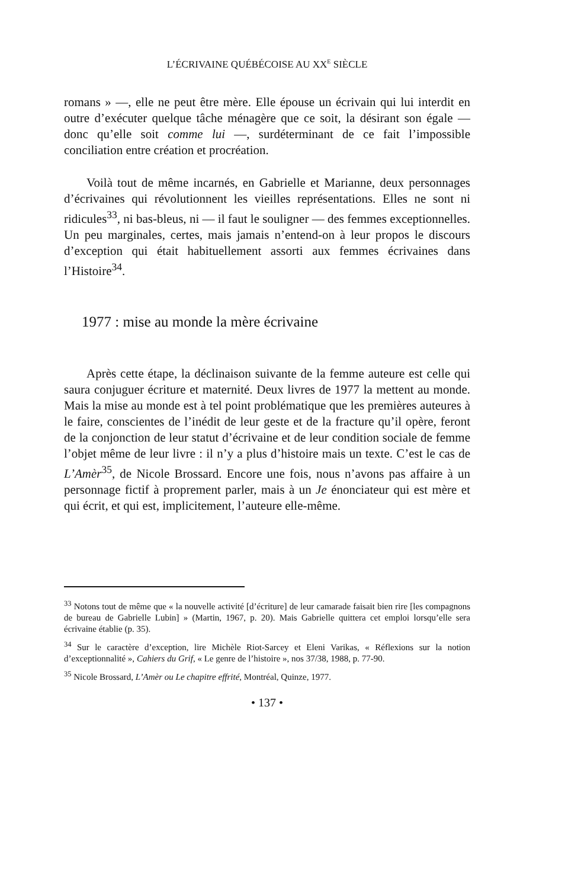L’ÉCRIVAINE QUÉBÉCOISE AU XX<sup>E</sup> SIÈCLE
romans » —, elle ne peut être mère. Elle épouse un écrivain qui lui interdit en outre d’exécuter quelque tâche ménagère que ce soit, la désirant son égale — donc qu’elle soit comme lui —, surdéterminant de ce fait l’impossible conciliation entre création et procréation.
Voilà tout de même incarnés, en Gabrielle et Marianne, deux personnages d’écrivaines qui révolutionnent les vieilles représentations. Elles ne sont ni ridicules<sup>33</sup>, ni bas-bleus, ni — il faut le souligner — des femmes exceptionnelles. Un peu marginales, certes, mais jamais n’entend-on à leur propos le discours d’exception qui était habituellement assorti aux femmes écrivaines dans l’Histoire<sup>34</sup>.
1977 : mise au monde la mère écrivaine
Après cette étape, la déclinaison suivante de la femme auteure est celle qui saura conjuguer écriture et maternité. Deux livres de 1977 la mettent au monde. Mais la mise au monde est à tel point problématique que les premières auteures à le faire, conscientes de l’inédit de leur geste et de la fracture qu’il opère, feront de la conjonction de leur statut d’écrivaine et de leur condition sociale de femme l’objet même de leur livre : il n’y a plus d’histoire mais un texte. C’est le cas de L’Amèr<sup>35</sup>, de Nicole Brossard. Encore une fois, nous n’avons pas affaire à un personnage fictif à proprement parler, mais à un Je énonciateur qui est mère et qui écrit, et qui est, implicitement, l’auteure elle-même.
<sup>33</sup> Notons tout de même que « la nouvelle activité [d’écriture] de leur camarade faisait bien rire [les compagnons de bureau de Gabrielle Lubin] » (Martin, 1967, p. 20). Mais Gabrielle quittera cet emploi lorsqu’elle sera écrivaine établie (p. 35).
<sup>34</sup> Sur le caractère d’exception, lire Michèle Riot-Sarcey et Eleni Varikas, « Réflexions sur la notion d’exceptionnalité », Cahiers du Grif, « Le genre de l’histoire », nos 37/38, 1988, p. 77-90.
<sup>35</sup> Nicole Brossard, L’Amèr ou Le chapitre effrité, Montréal, Quinze, 1977.
• 137 •